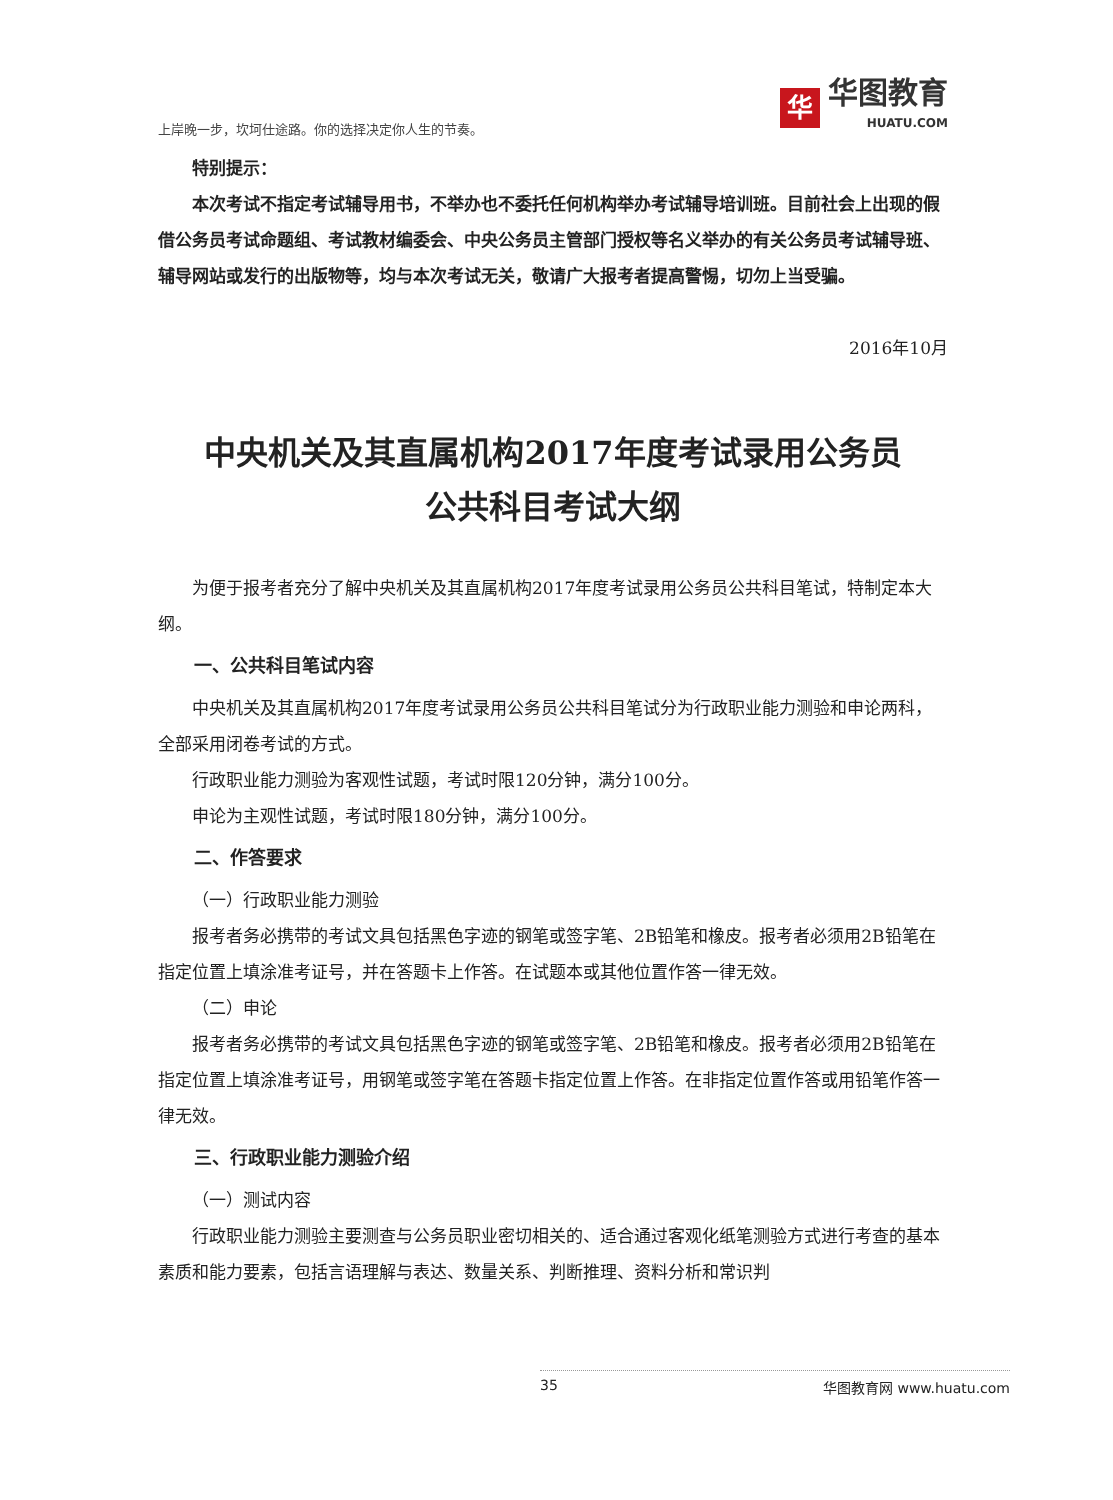上岸晚一步，坎坷仕途路。你的选择决定你人生的节奏。
华
华图教育
HUATU.COM
特别提示：
本次考试不指定考试辅导用书，不举办也不委托任何机构举办考试辅导培训班。目前社会上出现的假借公务员考试命题组、考试教材编委会、中央公务员主管部门授权等名义举办的有关公务员考试辅导班、辅导网站或发行的出版物等，均与本次考试无关，敬请广大报考者提高警惕，切勿上当受骗。
2016年10月
中央机关及其直属机构2017年度考试录用公务员
公共科目考试大纲
为便于报考者充分了解中央机关及其直属机构2017年度考试录用公务员公共科目笔试，特制定本大纲。
一、公共科目笔试内容
中央机关及其直属机构2017年度考试录用公务员公共科目笔试分为行政职业能力测验和申论两科，全部采用闭卷考试的方式。
行政职业能力测验为客观性试题，考试时限120分钟，满分100分。
申论为主观性试题，考试时限180分钟，满分100分。
二、作答要求
（一）行政职业能力测验
报考者务必携带的考试文具包括黑色字迹的钢笔或签字笔、2B铅笔和橡皮。报考者必须用2B铅笔在指定位置上填涂准考证号，并在答题卡上作答。在试题本或其他位置作答一律无效。
（二）申论
报考者务必携带的考试文具包括黑色字迹的钢笔或签字笔、2B铅笔和橡皮。报考者必须用2B铅笔在指定位置上填涂准考证号，用钢笔或签字笔在答题卡指定位置上作答。在非指定位置作答或用铅笔作答一律无效。
三、行政职业能力测验介绍
（一）测试内容
行政职业能力测验主要测查与公务员职业密切相关的、适合通过客观化纸笔测验方式进行考查的基本素质和能力要素，包括言语理解与表达、数量关系、判断推理、资料分析和常识判
35 华图教育网 www.huatu.com